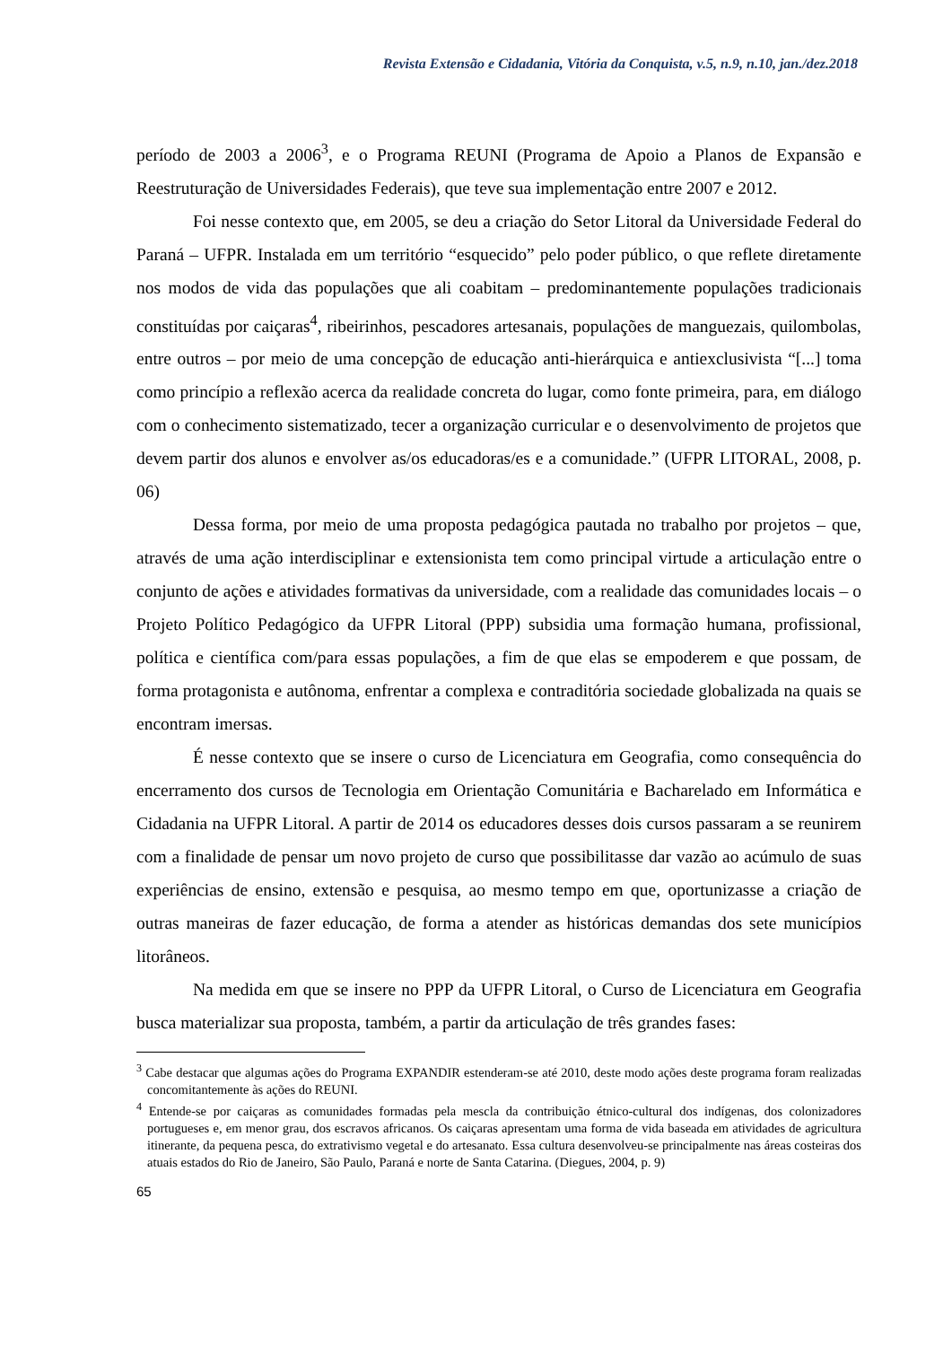Revista Extensão e Cidadania, Vitória da Conquista, v.5, n.9, n.10, jan./dez.2018
período de 2003 a 2006<sup>3</sup>, e o Programa REUNI (Programa de Apoio a Planos de Expansão e Reestruturação de Universidades Federais), que teve sua implementação entre 2007 e 2012.
Foi nesse contexto que, em 2005, se deu a criação do Setor Litoral da Universidade Federal do Paraná – UFPR. Instalada em um território “esquecido” pelo poder público, o que reflete diretamente nos modos de vida das populações que ali coabitam – predominantemente populações tradicionais constituídas por caiçaras<sup>4</sup>, ribeirinhos, pescadores artesanais, populações de manguezais, quilombolas, entre outros – por meio de uma concepção de educação anti-hierárquica e antiexclusivista “[...] toma como princípio a reflexão acerca da realidade concreta do lugar, como fonte primeira, para, em diálogo com o conhecimento sistematizado, tecer a organização curricular e o desenvolvimento de projetos que devem partir dos alunos e envolver as/os educadoras/es e a comunidade.” (UFPR LITORAL, 2008, p. 06)
Dessa forma, por meio de uma proposta pedagógica pautada no trabalho por projetos – que, através de uma ação interdisciplinar e extensionista tem como principal virtude a articulação entre o conjunto de ações e atividades formativas da universidade, com a realidade das comunidades locais – o Projeto Político Pedagógico da UFPR Litoral (PPP) subsidia uma formação humana, profissional, política e científica com/para essas populações, a fim de que elas se empoderem e que possam, de forma protagonista e autônoma, enfrentar a complexa e contraditória sociedade globalizada na quais se encontram imersas.
É nesse contexto que se insere o curso de Licenciatura em Geografia, como consequência do encerramento dos cursos de Tecnologia em Orientação Comunitária e Bacharelado em Informática e Cidadania na UFPR Litoral. A partir de 2014 os educadores desses dois cursos passaram a se reunirem com a finalidade de pensar um novo projeto de curso que possibilitasse dar vazão ao acúmulo de suas experiências de ensino, extensão e pesquisa, ao mesmo tempo em que, oportunizasse a criação de outras maneiras de fazer educação, de forma a atender as históricas demandas dos sete municípios litorâneos.
Na medida em que se insere no PPP da UFPR Litoral, o Curso de Licenciatura em Geografia busca materializar sua proposta, também, a partir da articulação de três grandes fases:
<sup>3</sup> Cabe destacar que algumas ações do Programa EXPANDIR estenderam-se até 2010, deste modo ações deste programa foram realizadas concomitantemente às ações do REUNI.
<sup>4</sup> Entende-se por caiçaras as comunidades formadas pela mescla da contribuição étnico-cultural dos indígenas, dos colonizadores portugueses e, em menor grau, dos escravos africanos. Os caiçaras apresentam uma forma de vida baseada em atividades de agricultura itinerante, da pequena pesca, do extrativismo vegetal e do artesanato. Essa cultura desenvolveu-se principalmente nas áreas costeiras dos atuais estados do Rio de Janeiro, São Paulo, Paraná e norte de Santa Catarina. (Diegues, 2004, p. 9)
65